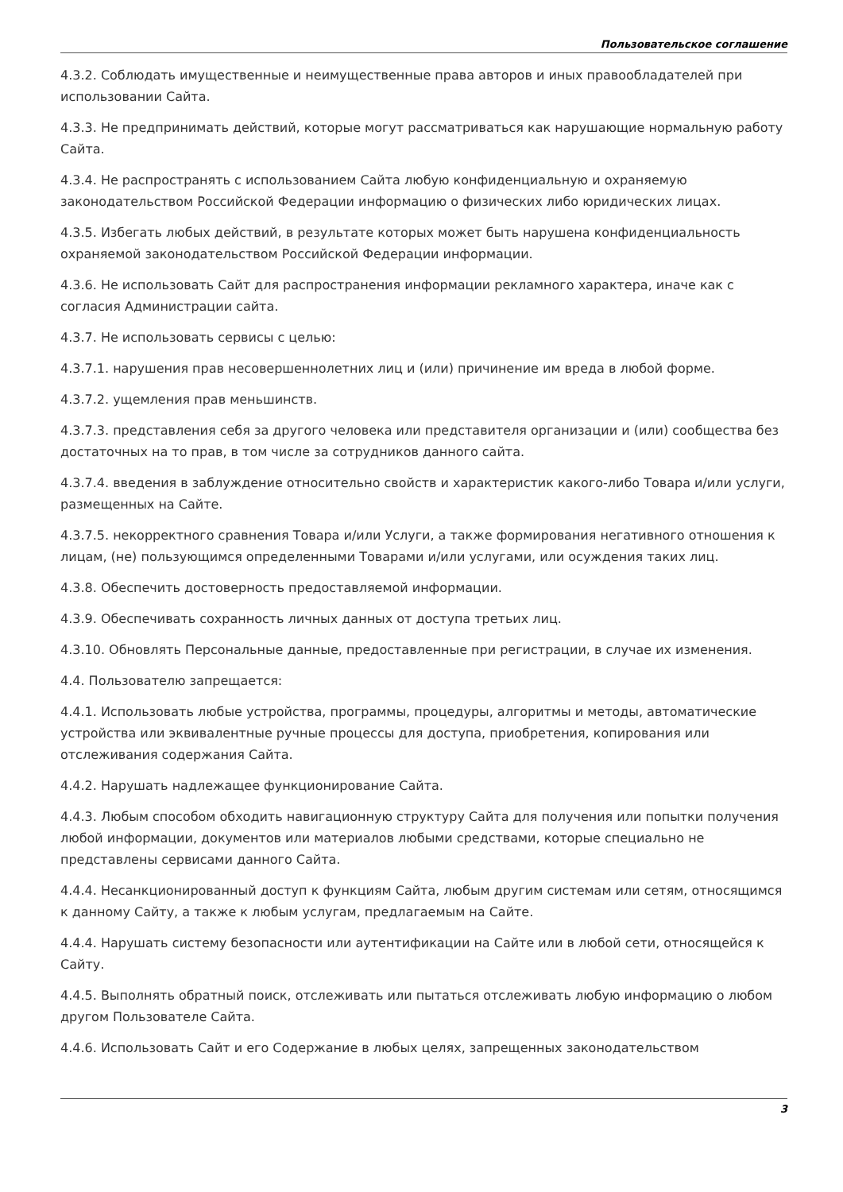Пользовательское соглашение
4.3.2. Соблюдать имущественные и неимущественные права авторов и иных правообладателей при использовании Сайта.
4.3.3. Не предпринимать действий, которые могут рассматриваться как нарушающие нормальную работу Сайта.
4.3.4. Не распространять с использованием Сайта любую конфиденциальную и охраняемую законодательством Российской Федерации информацию о физических либо юридических лицах.
4.3.5. Избегать любых действий, в результате которых может быть нарушена конфиденциальность охраняемой законодательством Российской Федерации информации.
4.3.6. Не использовать Сайт для распространения информации рекламного характера, иначе как с согласия Администрации сайта.
4.3.7. Не использовать сервисы с целью:
4.3.7.1. нарушения прав несовершеннолетних лиц и (или) причинение им вреда в любой форме.
4.3.7.2. ущемления прав меньшинств.
4.3.7.3. представления себя за другого человека или представителя организации и (или) сообщества без достаточных на то прав, в том числе за сотрудников данного сайта.
4.3.7.4. введения в заблуждение относительно свойств и характеристик какого-либо Товара и/или услуги, размещенных на Сайте.
4.3.7.5. некорректного сравнения Товара и/или Услуги, а также формирования негативного отношения к лицам, (не) пользующимся определенными Товарами и/или услугами, или осуждения таких лиц.
4.3.8. Обеспечить достоверность предоставляемой информации.
4.3.9. Обеспечивать сохранность личных данных от доступа третьих лиц.
4.3.10. Обновлять Персональные данные, предоставленные при регистрации, в случае их изменения.
4.4. Пользователю запрещается:
4.4.1. Использовать любые устройства, программы, процедуры, алгоритмы и методы, автоматические устройства или эквивалентные ручные процессы для доступа, приобретения, копирования или отслеживания содержания Сайта.
4.4.2. Нарушать надлежащее функционирование Сайта.
4.4.3. Любым способом обходить навигационную структуру Сайта для получения или попытки получения любой информации, документов или материалов любыми средствами, которые специально не представлены сервисами данного Сайта.
4.4.4. Несанкционированный доступ к функциям Сайта, любым другим системам или сетям, относящимся к данному Сайту, а также к любым услугам, предлагаемым на Сайте.
4.4.4. Нарушать систему безопасности или аутентификации на Сайте или в любой сети, относящейся к Сайту.
4.4.5. Выполнять обратный поиск, отслеживать или пытаться отслеживать любую информацию о любом другом Пользователе Сайта.
4.4.6. Использовать Сайт и его Содержание в любых целях, запрещенных законодательством
3